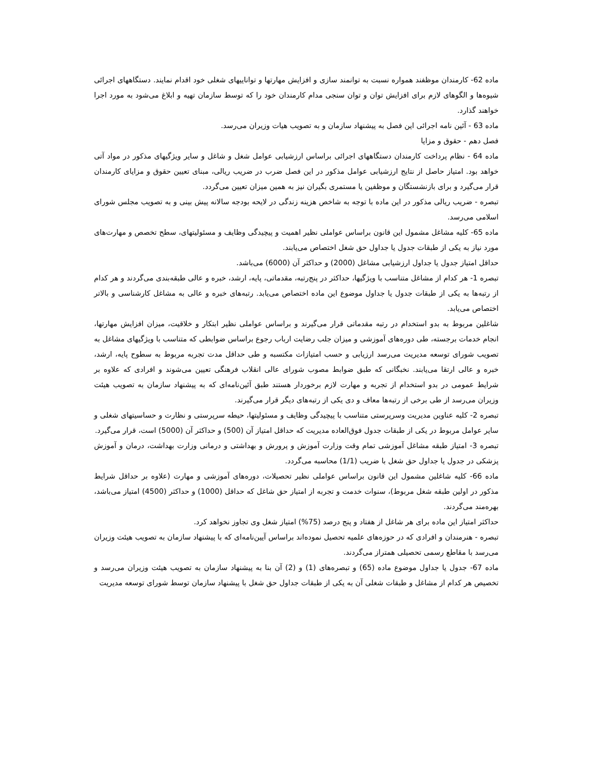ماده 62- کارمندان موظفند همواره نسبت به توانمند سازی و افزایش مهارتها و تواناییهای شغلی خود اقدام نمایند. دستگاههای اجرائی شیوه‌ها و الگوهای لازم برای افزایش توان و توان سنجی مدام کارمندان خود را که توسط سازمان تهیه و ابلاغ می‌شود به مورد اجرا خواهند گذارد.
ماده 63 - آئین نامه اجرائی این فصل به پیشنهاد سازمان و به تصویب هیات وزیران می‌رسد.
فصل دهم - حقوق و مزایا
ماده 64 - نظام پرداخت کارمندان دستگاههای اجرائی براساس ارزشیابی عوامل شغل و شاغل و سایر ویژگیهای مذکور در مواد آتی خواهد بود. امتیاز حاصل از نتایج ارزشیابی عوامل مذکور در این فصل ضرب در ضریب ریالی، مبنای تعیین حقوق و مزایای کارمندان قرار می‌گیرد و برای بازنشستگان و موظفین یا مستمری بگیران نیز به همین میزان تعیین می‌گردد.
تبصره - ضریب ریالی مذکور در این ماده با توجه به شاخص هزینه زندگی در لایحه بودجه سالانه پیش بینی و به تصویب مجلس شورای اسلامی می‌رسد.
ماده 65- کلیه مشاغل مشمول این قانون براساس عواملی نظیر اهمیت و پیچیدگی وظایف و مسئولیتهای، سطح تخصص و مهارت‌های مورد نیاز به یکی از طبقات جدول یا جداول حق شغل اختصاص می‌یابند.
حداقل امتیاز جدول یا جداول ارزشیابی مشاغل (2000) و حداکثر آن (6000) می‌باشد.
تبصره 1- هر کدام از مشاغل متناسب با ویژگیها، حداکثر در پنج‌رتبه، مقدماتی، پایه، ارشد، خبره و عالی طبقه‌بندی می‌گردند و هر کدام از رتبه‌ها به یکی از طبقات جدول یا جداول موضوع این ماده اختصاص می‌یابد. رتبه‌های خبره و عالی به مشاغل کارشناسی و بالاتر اختصاص می‌یابد.
شاغلین مربوط به بدو استخدام در رتبه مقدماتی قرار می‌گیرند و براساس عواملی نظیر ابتکار و خلاقیت، میزان افزایش مهارتها، انجام خدمات برجسته، طی دوره‌های آموزشی و میزان جلب رضایت ارباب رجوع براساس ضوابطی که متناسب با ویژگیهای مشاغل به تصویب شورای توسعه مدیریت می‌رسد ارزیابی و حسب امتیازات مکتسبه و طی حداقل مدت تجربه مربوط به سطوح پایه، ارشد، خبره و عالی ارتقا می‌یابند. نخبگانی که طبق ضوابط مصوب شورای عالی انقلاب فرهنگی تعیین می‌شوند و افرادی که علاوه بر شرایط عمومی در بدو استخدام از تجربه و مهارت لازم برخوردار هستند طبق آئین‌نامه‌ای که به پیشنهاد سازمان به تصویب هیئت وزیران می‌رسد از طی برخی از رتبه‌ها معاف و دی یکی از رتبه‌های دیگر قرار می‌گیرند.
تبصره 2- کلیه عناوین مدیریت وسرپرستی متناسب با پیچیدگی وظایف و مسئولیتها، حیطه سرپرستی و نظارت و حساسیتهای شغلی و سایر عوامل مربوط در یکی از طبقات جدول فوق‌العاده مدیریت که حداقل امتیاز آن (500) و حداکثر آن (5000) است، قرار می‌گیرد.
تبصره 3- امتیاز طبقه مشاغل آموزشی تمام وقت وزارت آموزش و پرورش و بهداشتی و درمانی وزارت بهداشت، درمان و آموزش پزشکی در جدول یا جداول حق شغل با ضریب (1/1) محاسبه می‌گردد.
ماده 66- کلیه شاغلین مشمول این قانون براساس عواملی نظیر تحصیلات، دوره‌های آموزشی و مهارت (علاوه بر حداقل شرایط مذکور در اولین طبقه شغل مربوط)، سنوات خدمت و تجربه از امتیاز حق شاغل که حداقل (1000) و حداکثر (4500) امتیاز می‌باشد، بهره‌مند می‌گردند.
حداکثر امتیاز این ماده برای هر شاغل از هفتاد و پنج درصد (75%) امتیاز شغل وی تجاوز نخواهد کرد.
تبصره - هنرمندان و افرادی که در حوزه‌های علمیه تحصیل نموده‌اند براساس آیین‌نامه‌ای که با پیشنهاد سازمان به تصویب هیئت وزیران می‌رسد با مقاطع رسمی تحصیلی همتراز می‌گردند.
ماده 67- جدول یا جداول موضوع ماده (65) و تبصره‌های (1) و (2) آن بنا به پیشنهاد سازمان به تصویب هیئت وزیران می‌رسد و تخصیص هر کدام از مشاغل و طبقات شغلی آن به یکی از طبقات جداول حق شغل با پیشنهاد سازمان توسط شورای توسعه مدیریت